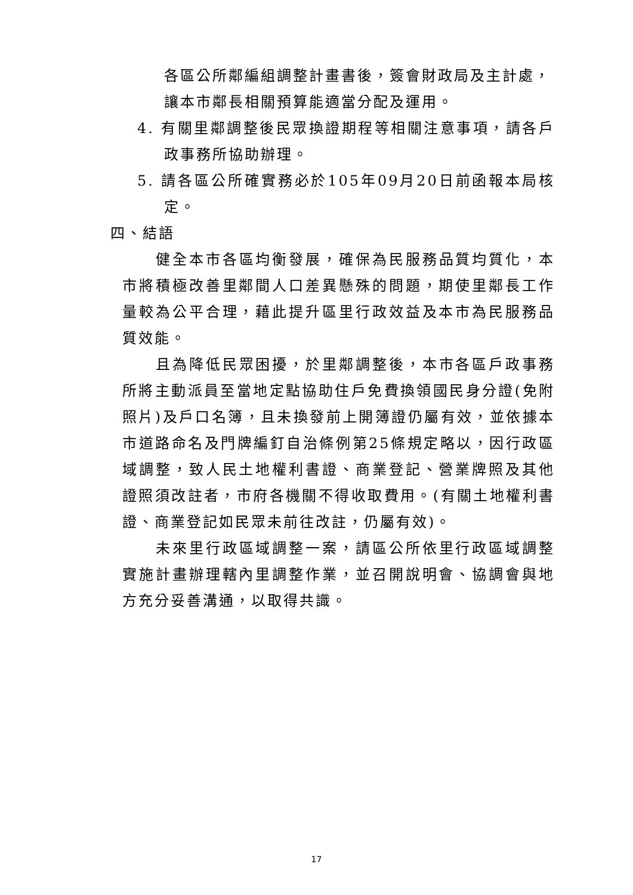各區公所鄰編組調整計畫書後，簽會財政局及主計處，讓本市鄰長相關預算能適當分配及運用。
4. 有關里鄰調整後民眾換證期程等相關注意事項，請各戶政事務所協助辦理。
5. 請各區公所確實務必於105年09月20日前函報本局核定。
四、結語
健全本市各區均衡發展，確保為民服務品質均質化，本市將積極改善里鄰間人口差異懸殊的問題，期使里鄰長工作量較為公平合理，藉此提升區里行政效益及本市為民服務品質效能。
且為降低民眾困擾，於里鄰調整後，本市各區戶政事務所將主動派員至當地定點協助住戶免費換領國民身分證(免附照片)及戶口名簿，且未換發前上開簿證仍屬有效，並依據本市道路命名及門牌編釘自治條例第25條規定略以，因行政區域調整，致人民土地權利書證、商業登記、營業牌照及其他證照須改註者，市府各機關不得收取費用。(有關土地權利書證、商業登記如民眾未前往改註，仍屬有效)。
未來里行政區域調整一案，請區公所依里行政區域調整實施計畫辦理轄內里調整作業，並召開說明會、協調會與地方充分妥善溝通，以取得共識。
17